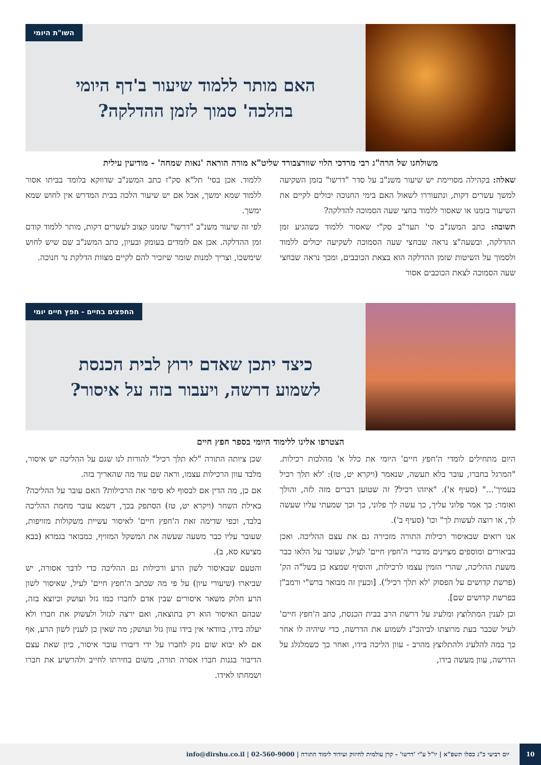השו"ת היומי
האם מותר ללמוד שיעור ב'דף היומי
בהלכה' סמוך לזמן ההדלקה?
משולחנו של הרה"ג רבי מרדכי הלוי שוורצבורד שליט"א מורה הוראה 'נאות שמחה' - מודיעין עילית
שאלה: בקהילה מסויימת יש שיעור משנ"ב על סדר "דרשו" בזמן השקיעה למשך עשרים דקות, ונתעוררו לשאול האם בימי החנוכה יכולים לקיים את השיעור בזמנו או שאסור ללמוד בחצי שעה הסמוכה להדלקה?
תשובה: כתב המשנ"ב סי' תער"ב סק"י שאסור ללמוד כשהגיע זמן ההדלקה, ובשעה"צ נראה שבחצי שעה הסמוכה לשקיעה יכולים ללמוד ולסמוך על השיטות שזמן ההדלקה הוא בצאת הכוכבים, ומכך נראה שבחצי שעה הסמוכה לצאת הכוכבים אסור
ללמוד. אכן בסי' תל"א סק"ז כתב המשנ"ב שדווקא בלומד בביתו אסור ללמוד שמא ימשך, אבל אם יש שיעור הלכה בבית המדרש אין לחוש שמא ימשך.
לפי זה שיעור משנ"ב "דרשו" שזמנו קצוב לעשרים דקות, מותר ללמוד קודם זמן ההדלקה. אכן אם לומדים בעומק ובעיון, כתב המשנ"ב שם שיש לחוש שימשכו, וצריך למנות שומר שיזכיר להם לקיים מצוות הדלקת נר חנוכה.
החפצים בחיים - חפץ חיים יומי
כיצד יתכן שאדם ירוץ לבית הכנסת
לשמוע דרשה, ויעבור בזה על איסור?
הצטרפו אלינו ללימוד היומי בספר חפץ חיים
היום מתחילים לומדי ה'חפץ חיים' היומי את כלל א' מהלכות רכילות. "המרגל בחברו, עובר בלא תעשה, שנאמר (ויקרא יט, טז): 'לא תלך רכיל בעמיך'..." (סעיף א'). "איזהו רכיל? זה שטוען דברים מזה לזה, והולך ואומר: כך אמר פלוני עליך, כך עשה לך פלוני, כך וכך שמעתי עליו שעשה לך, או רוצה לעשות לך" וכו' (סעיף ב').
אנו רואים שבאיסור רכילות התורה מזכירה גם את עצם ההליכה. ואכן בביאורים ומוספים מציינים מדברי ה'חפץ חיים' לעיל, שעובר על הלאו כבר משעת ההליכה, שהרי הזמין עצמו לרכילות, והוסיף שמצא כן בשל"ה הק' (פרשת קדושים על הפסוק 'לא תלך רכיל'). [וכעין זה מבואר ברש"י ורמב"ן בפרשת קדושים שם].
וכן לענין המתלוצץ ומלעיג על דרשת הרב בבית הכנסת, כתב ה'חפץ חיים' לעיל שכבר בעת מרוצתו לביהכ"נ לשמוע את הדרשה, כדי שיהיה לו אחר כך במה להלעיג ולהתלוצץ מהרב - עוון הליכה בידו, ואחר כך כשמלגלג על הדרשה, עוון מעשה בידו,
שכן ציותה התורה "לא תלך רכיל" להורות לנו שגם על ההליכה יש איסור, מלבד עוון הרכילות עצמו, וראה שם עוד מה שהאריך בזה.
אם כן, מה הדין אם לבסוף לא סיפר את הרכילות? האם עובר על ההליכה? באילת השחר (ויקרא יט, טז) הסתפק בכך, דשמא עובר מחמת ההליכה בלבד, וכפי שדימה זאת ה'חפץ חיים' לאיסור עשיית משקולות מזויפות, שעובר עליו כבר משעה שעשה את המשקל המזויף, כמבואר בגמרא (בבא מציעא סא, ב).
והטעם שבאיסור לשון הרע ורכילות גם ההליכה כדי לדבר אסורה, יש שביארו (שיעורי עיון) על פי מה שכתב ה'חפץ חיים' לעיל, שאיסור לשון הרע חלוק משאר איסורים שבין אדם לחברו כמו גזל ועושק וכיוצא בזה, שבהם האיסור הוא רק בתוצאה, ואם ירצה לגזול ולעשוק את חברו ולא יעלה בידו, בוודאי אין בידו עוון גזל ועושק; מה שאין כן לענין לשון הרע, אף אם לא יבוא שום נזק לחברו על ידי דיבורו עובר איסור, כיון שאת עצם הדיבור בגנות חברו אסרה תורה, משום בחירתו לחייב ולהרשיע את חברו ושמחתו לאידו.
10
יום רביעי כ"ג כסלו תשפ"א | יו"ל ע"י 'דרשו' - קרן עולמית לחיזוק ועידוד לימוד התורה | 02-560-9000 | info@dirshu.co.il